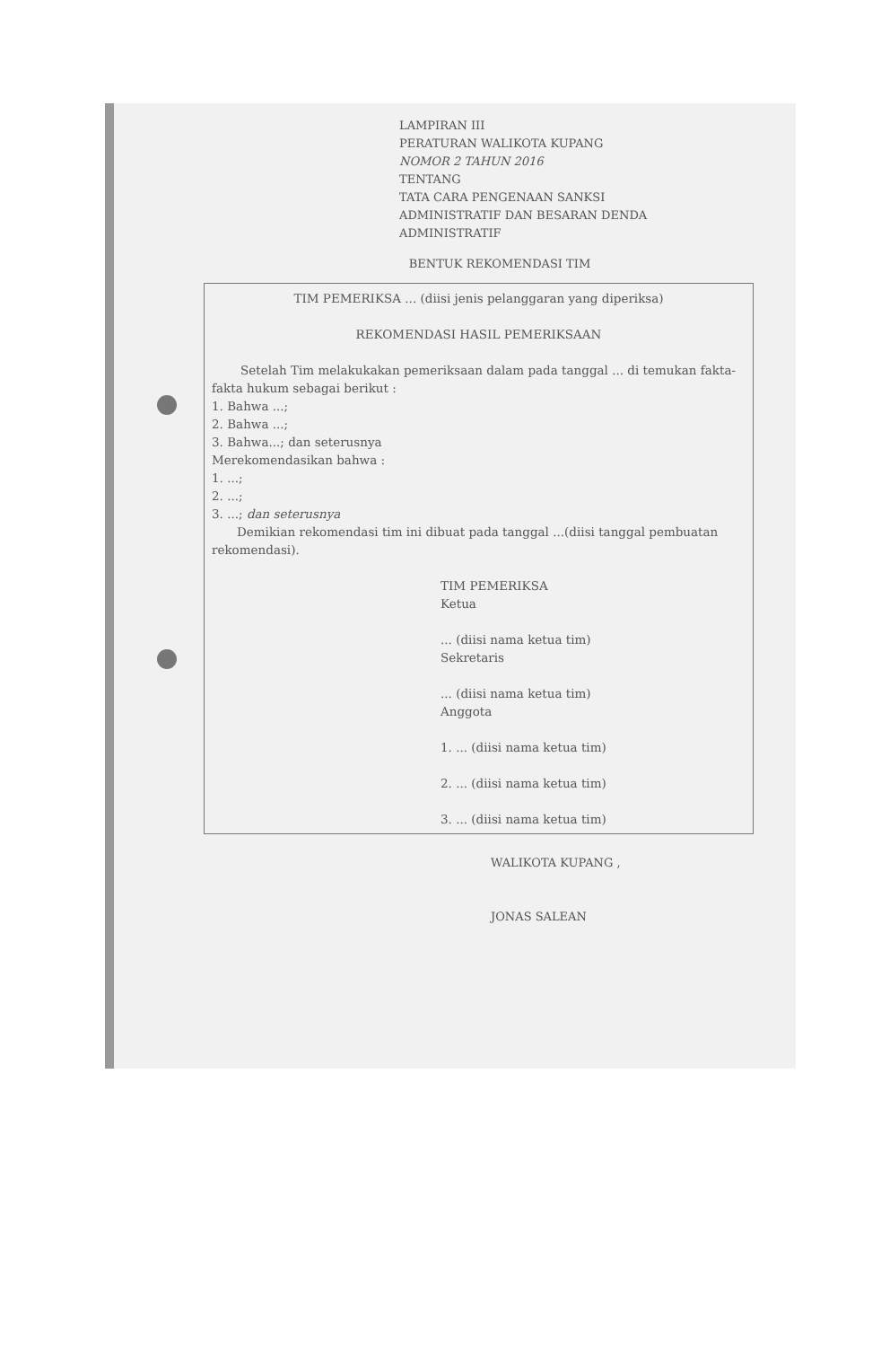LAMPIRAN III
PERATURAN WALIKOTA KUPANG
NOMOR 2 TAHUN 2016
TENTANG
TATA CARA PENGENAAN SANKSI
ADMINISTRATIF DAN BESARAN DENDA
ADMINISTRATIF
BENTUK REKOMENDASI TIM
TIM PEMERIKSA ... (diisi jenis pelanggaran yang diperiksa)
REKOMENDASI HASIL PEMERIKSAAN
Setelah Tim melakukakan pemeriksaan dalam pada tanggal ... di temukan fakta-fakta hukum sebagai berikut :
1. Bahwa ...;
2. Bahwa ...;
3. Bahwa...; dan seterusnya
Merekomendasikan bahwa :
1. ...;
2. ...;
3. ...; dan seterusnya
Demikian rekomendasi tim ini dibuat pada tanggal ...(diisi tanggal pembuatan rekomendasi).
TIM PEMERIKSA
Ketua
... (diisi nama ketua tim)
Sekretaris
... (diisi nama ketua tim)
Anggota
1. ... (diisi nama ketua tim)
2. ... (diisi nama ketua tim)
3. ... (diisi nama ketua tim)
WALIKOTA KUPANG ,
JONAS SALEAN